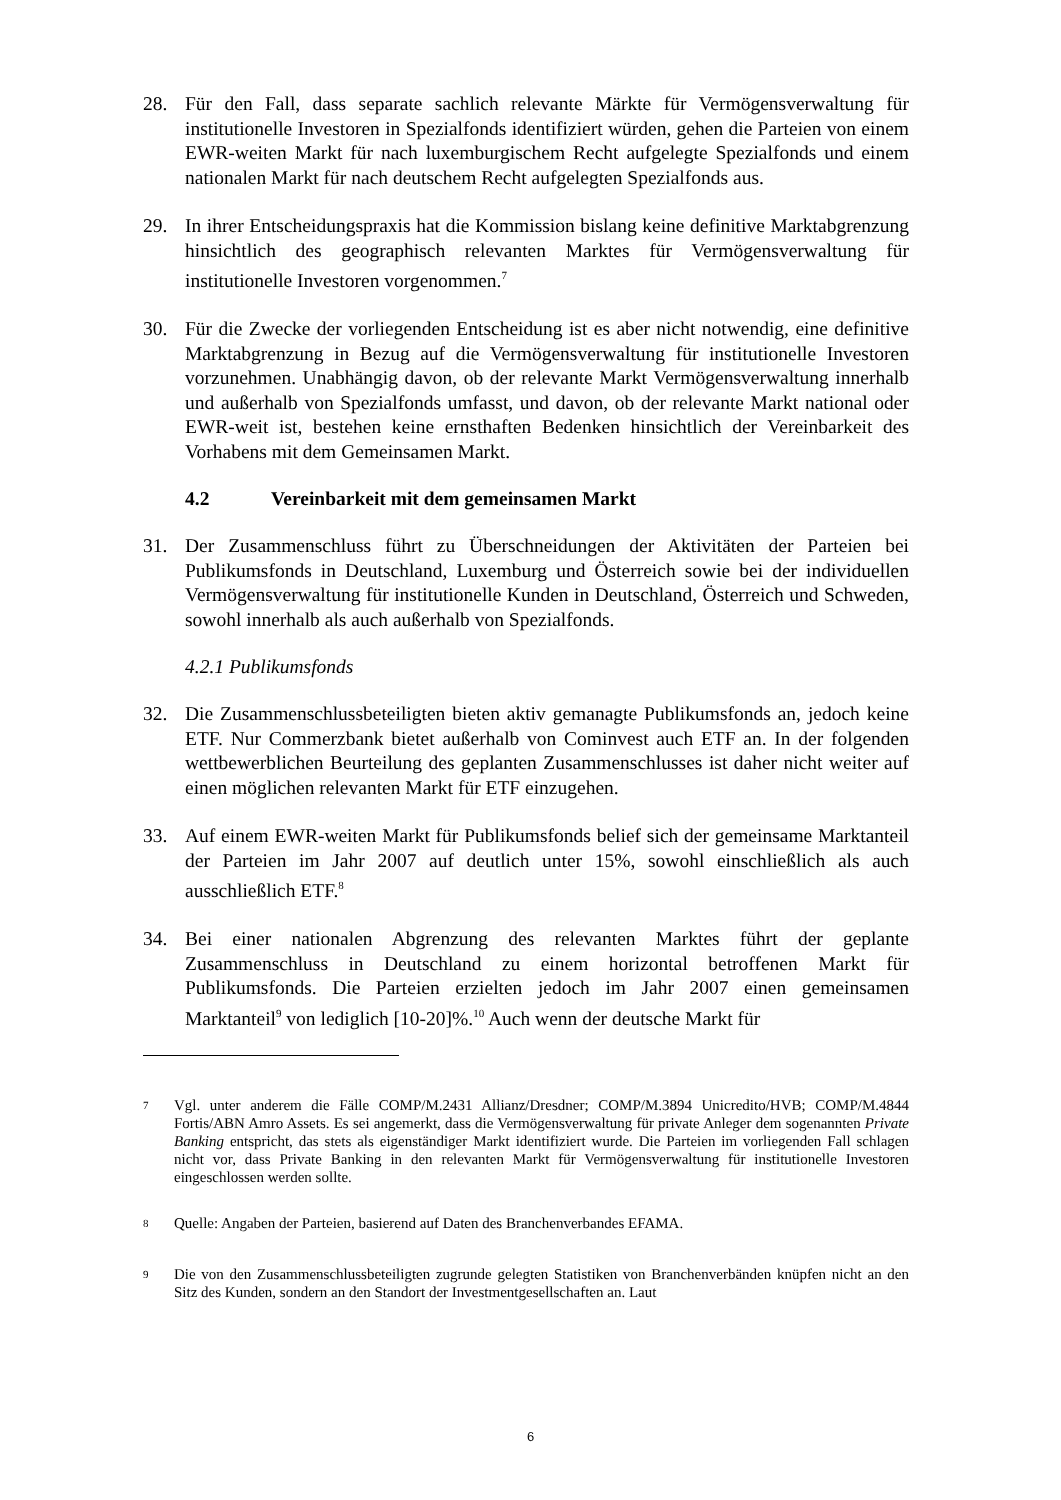28. Für den Fall, dass separate sachlich relevante Märkte für Vermögensverwaltung für institutionelle Investoren in Spezialfonds identifiziert würden, gehen die Parteien von einem EWR-weiten Markt für nach luxemburgischem Recht aufgelegte Spezialfonds und einem nationalen Markt für nach deutschem Recht aufgelegten Spezialfonds aus.
29. In ihrer Entscheidungspraxis hat die Kommission bislang keine definitive Marktabgrenzung hinsichtlich des geographisch relevanten Marktes für Vermögensverwaltung für institutionelle Investoren vorgenommen.<sup>7</sup>
30. Für die Zwecke der vorliegenden Entscheidung ist es aber nicht notwendig, eine definitive Marktabgrenzung in Bezug auf die Vermögensverwaltung für institutionelle Investoren vorzunehmen. Unabhängig davon, ob der relevante Markt Vermögensverwaltung innerhalb und außerhalb von Spezialfonds umfasst, und davon, ob der relevante Markt national oder EWR-weit ist, bestehen keine ernsthaften Bedenken hinsichtlich der Vereinbarkeit des Vorhabens mit dem Gemeinsamen Markt.
4.2 Vereinbarkeit mit dem gemeinsamen Markt
31. Der Zusammenschluss führt zu Überschneidungen der Aktivitäten der Parteien bei Publikumsfonds in Deutschland, Luxemburg und Österreich sowie bei der individuellen Vermögensverwaltung für institutionelle Kunden in Deutschland, Österreich und Schweden, sowohl innerhalb als auch außerhalb von Spezialfonds.
4.2.1 Publikumsfonds
32. Die Zusammenschlussbeteiligten bieten aktiv gemanagte Publikumsfonds an, jedoch keine ETF. Nur Commerzbank bietet außerhalb von Cominvest auch ETF an. In der folgenden wettbewerblichen Beurteilung des geplanten Zusammenschlusses ist daher nicht weiter auf einen möglichen relevanten Markt für ETF einzugehen.
33. Auf einem EWR-weiten Markt für Publikumsfonds belief sich der gemeinsame Marktanteil der Parteien im Jahr 2007 auf deutlich unter 15%, sowohl einschließlich als auch ausschließlich ETF.<sup>8</sup>
34. Bei einer nationalen Abgrenzung des relevanten Marktes führt der geplante Zusammenschluss in Deutschland zu einem horizontal betroffenen Markt für Publikumsfonds. Die Parteien erzielten jedoch im Jahr 2007 einen gemeinsamen Marktanteil<sup>9</sup> von lediglich [10-20]%.<sup>10</sup> Auch wenn der deutsche Markt für
<sup>7</sup>
Vgl. unter anderem die Fälle COMP/M.2431 Allianz/Dresdner; COMP/M.3894 Unicredito/HVB; COMP/M.4844 Fortis/ABN Amro Assets. Es sei angemerkt, dass die Vermögensverwaltung für private Anleger dem sogenannten Private Banking entspricht, das stets als eigenständiger Markt identifiziert wurde. Die Parteien im vorliegenden Fall schlagen nicht vor, dass Private Banking in den relevanten Markt für Vermögensverwaltung für institutionelle Investoren eingeschlossen werden sollte.
<sup>8</sup>
Quelle: Angaben der Parteien, basierend auf Daten des Branchenverbandes EFAMA.
<sup>9</sup>
Die von den Zusammenschlussbeteiligten zugrunde gelegten Statistiken von Branchenverbänden knüpfen nicht an den Sitz des Kunden, sondern an den Standort der Investmentgesellschaften an. Laut
6